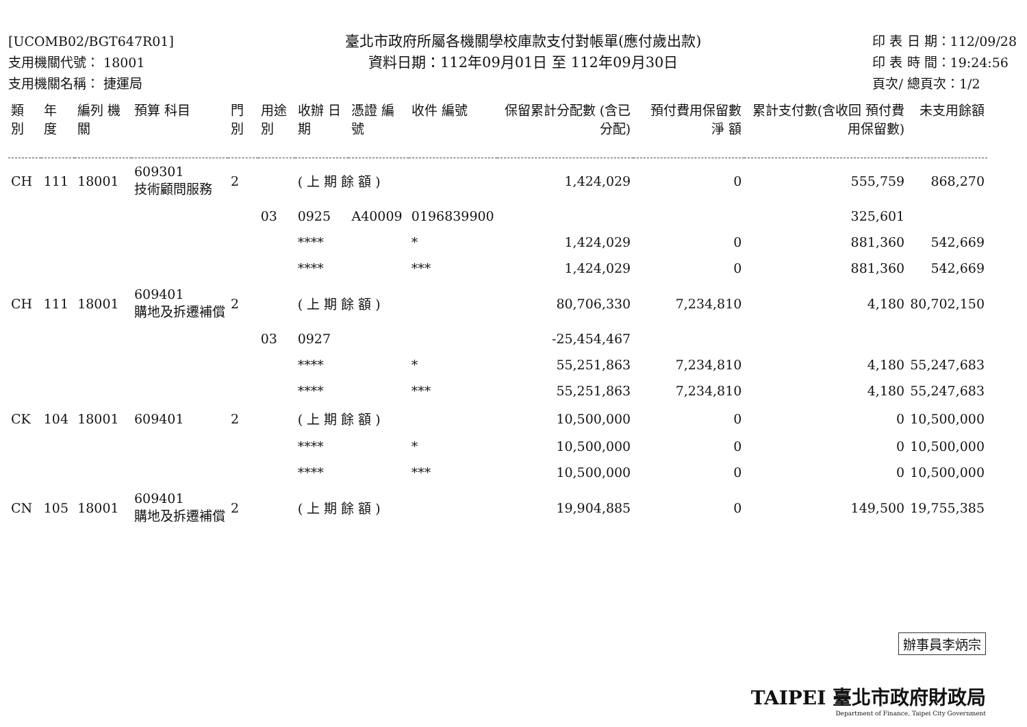[UCOMB02/BGT647R01]
支用機關代號： 18001
支用機關名稱： 捷運局
臺北市政府所屬各機關學校庫款支付對帳單(應付歲出款)
資料日期：112年09月01日 至 112年09月30日
印 表 日 期：112/09/28
印 表 時 間：19:24:56
頁次/ 總頁次：1/2
| 類 別 | 年 度 | 編列 機關 | 預算 科目 | 門 別 | 用途別 | 收辦 日期 | 憑證 編號 | 收件 編號 | 保留累計分配數 (含已分配) | 預付費用保留數 淨 額 | 累計支付數(含收回 預付費用保留數) | 未支用餘額 |
| --- | --- | --- | --- | --- | --- | --- | --- | --- | --- | --- | --- | --- |
| CH | 111 | 18001 | 609301 技術顧問服務 | 2 | | ( 上 期 餘 額 ) | | | 1,424,029 | 0 | 555,759 | 868,270 |
| | | | | | 03 | 0925 | A40009 | 0196839900 | | | 325,601 | |
| | | | | | | **** | | * | 1,424,029 | 0 | 881,360 | 542,669 |
| | | | | | | **** | | *** | 1,424,029 | 0 | 881,360 | 542,669 |
| CH | 111 | 18001 | 609401 購地及拆遷補償 | 2 | | ( 上 期 餘 額 ) | | | 80,706,330 | 7,234,810 | 4,180 | 80,702,150 |
| | | | | | 03 | 0927 | | | -25,454,467 | | | |
| | | | | | | **** | | * | 55,251,863 | 7,234,810 | 4,180 | 55,247,683 |
| | | | | | | **** | | *** | 55,251,863 | 7,234,810 | 4,180 | 55,247,683 |
| CK | 104 | 18001 | 609401 | 2 | | ( 上 期 餘 額 ) | | | 10,500,000 | 0 | 0 | 10,500,000 |
| | | | | | | **** | | * | 10,500,000 | 0 | 0 | 10,500,000 |
| | | | | | | **** | | *** | 10,500,000 | 0 | 0 | 10,500,000 |
| CN | 105 | 18001 | 609401 購地及拆遷補償 | 2 | | ( 上 期 餘 額 ) | | | 19,904,885 | 0 | 149,500 | 19,755,385 |
辦事員李炳宗
TAIPEI 臺北市政府財政局
Department of Finance, Taipei City Government